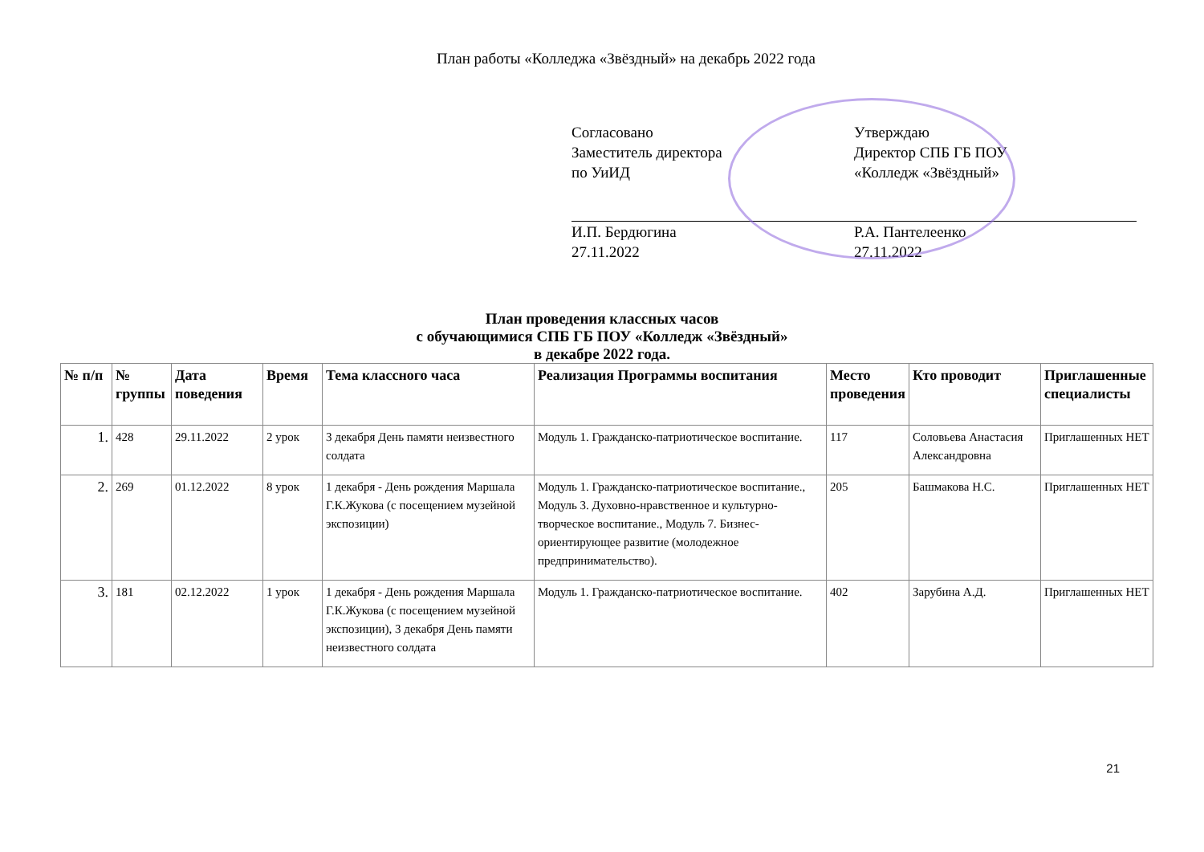План работы «Колледжа «Звёздный» на декабрь 2022 года
Согласовано
Заместитель директора
по УиИД
И.П. Бердюгина
27.11.2022
Утверждаю
Директор СПБ ГБ ПОУ
«Колледж «Звёздный»
Р.А. Пантелеенко
27.11.2022
План проведения классных часов
с обучающимися СПБ ГБ ПОУ «Колледж «Звёздный»
в декабре 2022 года.
| № п/п | № группы | Дата поведения | Время | Тема классного часа | Реализация Программы воспитания | Место проведения | Кто проводит | Приглашенные специалисты |
| --- | --- | --- | --- | --- | --- | --- | --- | --- |
| 1. | 428 | 29.11.2022 | 2 урок | 3 декабря День памяти неизвестного солдата | Модуль 1. Гражданско-патриотическое воспитание. | 117 | Соловьева Анастасия Александровна | Приглашенных НЕТ |
| 2. | 269 | 01.12.2022 | 8 урок | 1 декабря - День рождения Маршала Г.К.Жукова (с посещением музейной экспозиции) | Модуль 1. Гражданско-патриотическое воспитание., Модуль 3. Духовно-нравственное и культурно-творческое воспитание., Модуль 7. Бизнес-ориентирующее развитие (молодежное предпринимательство). | 205 | Башмакова Н.С. | Приглашенных НЕТ |
| 3. | 181 | 02.12.2022 | 1 урок | 1 декабря - День рождения Маршала Г.К.Жукова (с посещением музейной экспозиции), 3 декабря День памяти неизвестного солдата | Модуль 1. Гражданско-патриотическое воспитание. | 402 | Зарубина А.Д. | Приглашенных НЕТ |
21